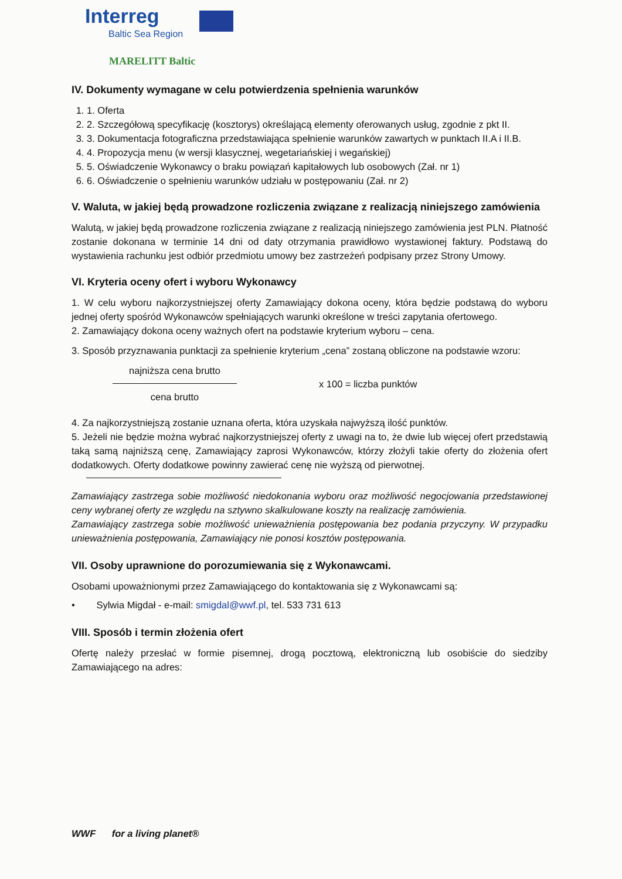Interreg
Baltic Sea Region
MARELITT Baltic
IV. Dokumenty wymagane w celu potwierdzenia spełnienia warunków
1. 1. Oferta
2. 2. Szczegółową specyfikację (kosztorys) określającą elementy oferowanych usług, zgodnie z pkt II.
3. 3. Dokumentacja fotograficzna przedstawiająca spełnienie warunków zawartych w punktach II.A i II.B.
4. 4. Propozycja menu (w wersji klasycznej, wegetariańskiej i wegańskiej)
5. 5. Oświadczenie Wykonawcy o braku powiązań kapitałowych lub osobowych (Zał. nr 1)
6. 6. Oświadczenie o spełnieniu warunków udziału w postępowaniu (Zał. nr 2)
V. Waluta, w jakiej będą prowadzone rozliczenia związane z realizacją niniejszego zamówienia
Walutą, w jakiej będą prowadzone rozliczenia związane z realizacją niniejszego zamówienia jest PLN. Płatność zostanie dokonana w terminie 14 dni od daty otrzymania prawidłowo wystawionej faktury. Podstawą do wystawienia rachunku jest odbiór przedmiotu umowy bez zastrzeżeń podpisany przez Strony Umowy.
VI. Kryteria oceny ofert i wyboru Wykonawcy
1. W celu wyboru najkorzystniejszej oferty Zamawiający dokona oceny, która będzie podstawą do wyboru jednej oferty spośród Wykonawców spełniających warunki określone w treści zapytania ofertowego.
2. Zamawiający dokona oceny ważnych ofert na podstawie kryterium wyboru – cena.
3. Sposób przyznawania punktacji za spełnienie kryterium „cena” zostaną obliczone na podstawie wzoru:
najniższa cena brutto
cena brutto
x 100 = liczba punktów
4. Za najkorzystniejszą zostanie uznana oferta, która uzyskała najwyższą ilość punktów.
5. Jeżeli nie będzie można wybrać najkorzystniejszej oferty z uwagi na to, że dwie lub więcej ofert przedstawią taką samą najniższą cenę, Zamawiający zaprosi Wykonawców, którzy złożyli takie oferty do złożenia ofert dodatkowych. Oferty dodatkowe powinny zawierać cenę nie wyższą od pierwotnej.
Zamawiający zastrzega sobie możliwość niedokonania wyboru oraz możliwość negocjowania przedstawionej ceny wybranej oferty ze względu na sztywno skalkulowane koszty na realizację zamówienia.
Zamawiający zastrzega sobie możliwość unieważnienia postępowania bez podania przyczyny. W przypadku unieważnienia postępowania, Zamawiający nie ponosi kosztów postępowania.
VII. Osoby uprawnione do porozumiewania się z Wykonawcami.
Osobami upoważnionymi przez Zamawiającego do kontaktowania się z Wykonawcami są:
• Sylwia Migdał - e-mail: smigdal@wwf.pl, tel. 533 731 613
VIII. Sposób i termin złożenia ofert
Ofertę należy przesłać w formie pisemnej, drogą pocztową, elektroniczną lub osobiście do siedziby Zamawiającego na adres:
WWF for a living planet®